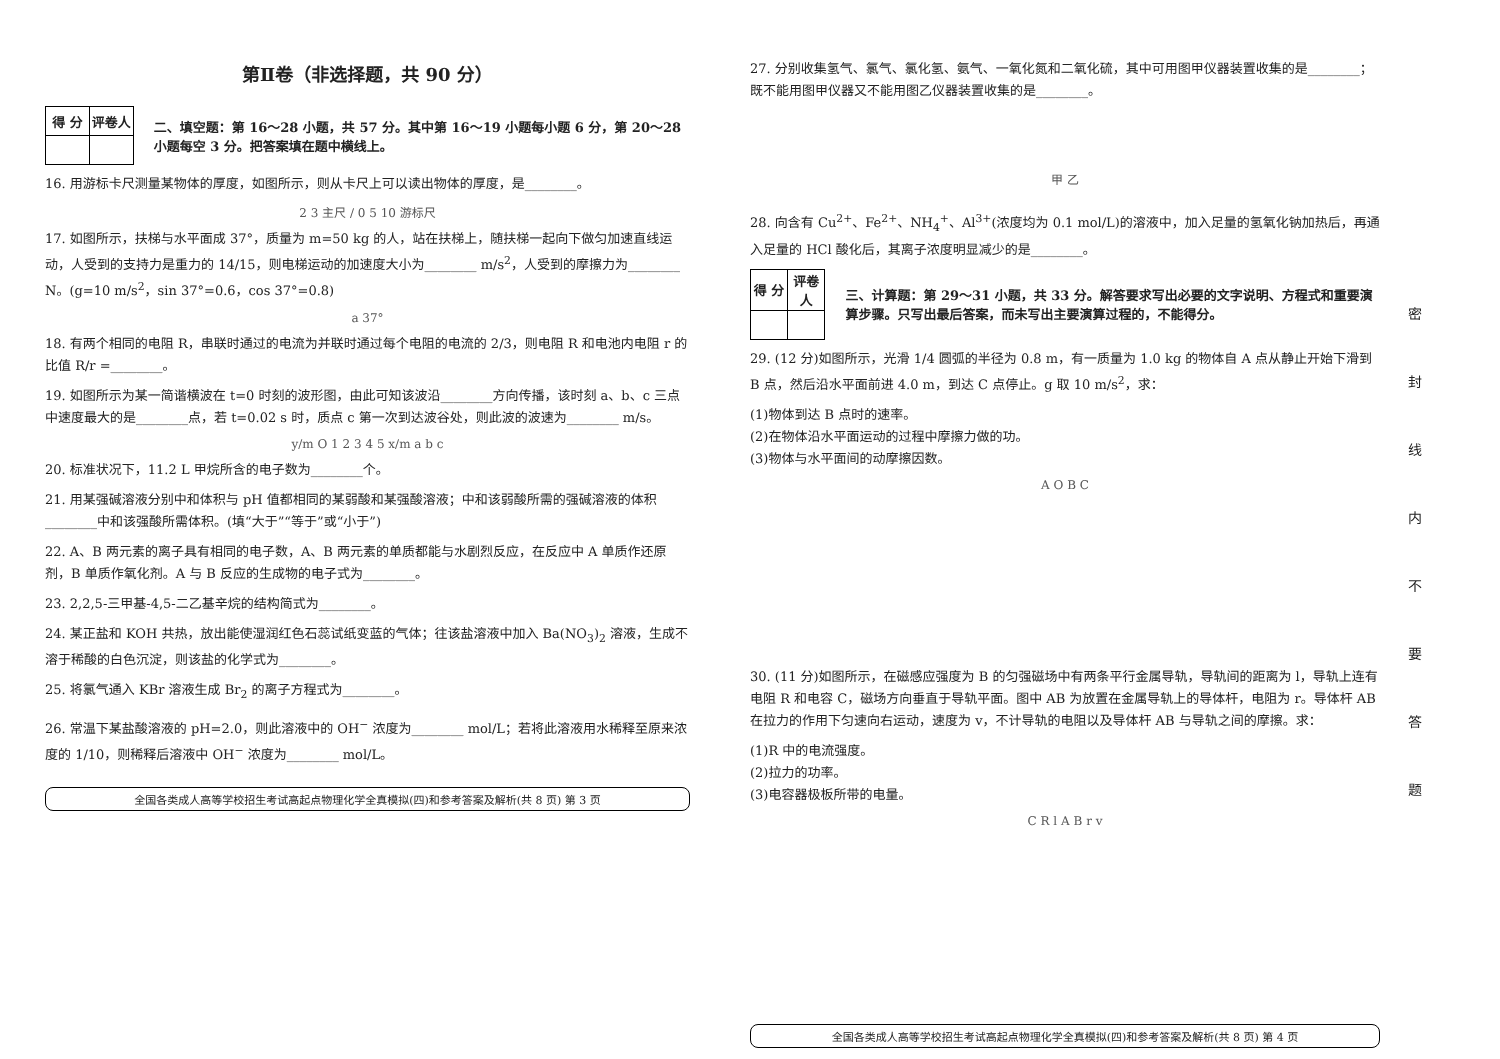第Ⅱ卷（非选择题，共 90 分）
| 得 分 | 评卷人 |
二、填空题：第 16～28 小题，共 57 分。其中第 16～19 小题每小题 6 分，第 20～28 小题每空 3 分。把答案填在题中横线上。
16. 用游标卡尺测量某物体的厚度，如图所示，则从卡尺上可以读出物体的厚度，是________。
2 3 主尺 / 0 5 10 游标尺
17. 如图所示，扶梯与水平面成 37°，质量为 m=50 kg 的人，站在扶梯上，随扶梯一起向下做匀加速直线运动，人受到的支持力是重力的 14/15，则电梯运动的加速度大小为________ m/s<sup>2</sup>，人受到的摩擦力为________ N。(g=10 m/s<sup>2</sup>，sin 37°=0.6，cos 37°=0.8)
a 37°
18. 有两个相同的电阻 R，串联时通过的电流为并联时通过每个电阻的电流的 2/3，则电阻 R 和电池内电阻 r 的比值 R/r =________。
19. 如图所示为某一简谐横波在 t=0 时刻的波形图，由此可知该波沿________方向传播，该时刻 a、b、c 三点中速度最大的是________点，若 t=0.02 s 时，质点 c 第一次到达波谷处，则此波的波速为________ m/s。
y/m O 1 2 3 4 5 x/m a b c
20. 标准状况下，11.2 L 甲烷所含的电子数为________个。
21. 用某强碱溶液分别中和体积与 pH 值都相同的某弱酸和某强酸溶液；中和该弱酸所需的强碱溶液的体积________中和该强酸所需体积。(填“大于”“等于”或“小于”)
22. A、B 两元素的离子具有相同的电子数，A、B 两元素的单质都能与水剧烈反应，在反应中 A 单质作还原剂，B 单质作氧化剂。A 与 B 反应的生成物的电子式为________。
23. 2,2,5-三甲基-4,5-二乙基辛烷的结构简式为________。
24. 某正盐和 KOH 共热，放出能使湿润红色石蕊试纸变蓝的气体；往该盐溶液中加入 Ba(NO<sub>3</sub>)<sub>2</sub> 溶液，生成不溶于稀酸的白色沉淀，则该盐的化学式为________。
25. 将氯气通入 KBr 溶液生成 Br<sub>2</sub> 的离子方程式为________。
26. 常温下某盐酸溶液的 pH=2.0，则此溶液中的 OH<sup>−</sup> 浓度为________ mol/L；若将此溶液用水稀释至原来浓度的 1/10，则稀释后溶液中 OH<sup>−</sup> 浓度为________ mol/L。
全国各类成人高等学校招生考试高起点物理化学全真模拟(四)和参考答案及解析(共 8 页) 第 3 页
27. 分别收集氢气、氯气、氯化氢、氨气、一氧化氮和二氧化硫，其中可用图甲仪器装置收集的是________；既不能用图甲仪器又不能用图乙仪器装置收集的是________。
甲 乙
28. 向含有 Cu<sup>2+</sup>、Fe<sup>2+</sup>、NH<sub>4</sub><sup>+</sup>、Al<sup>3+</sup>(浓度均为 0.1 mol/L)的溶液中，加入足量的氢氧化钠加热后，再通入足量的 HCl 酸化后，其离子浓度明显减少的是________。
| 得 分 | 评卷人 |
三、计算题：第 29～31 小题，共 33 分。解答要求写出必要的文字说明、方程式和重要演算步骤。只写出最后答案，而未写出主要演算过程的，不能得分。
29. (12 分)如图所示，光滑 1/4 圆弧的半径为 0.8 m，有一质量为 1.0 kg 的物体自 A 点从静止开始下滑到 B 点，然后沿水平面前进 4.0 m，到达 C 点停止。g 取 10 m/s<sup>2</sup>，求：
(1)物体到达 B 点时的速率。
(2)在物体沿水平面运动的过程中摩擦力做的功。
(3)物体与水平面间的动摩擦因数。
A O B C
30. (11 分)如图所示，在磁感应强度为 B 的匀强磁场中有两条平行金属导轨，导轨间的距离为 l，导轨上连有电阻 R 和电容 C，磁场方向垂直于导轨平面。图中 AB 为放置在金属导轨上的导体杆，电阻为 r。导体杆 AB 在拉力的作用下匀速向右运动，速度为 v，不计导轨的电阻以及导体杆 AB 与导轨之间的摩擦。求：
(1)R 中的电流强度。
(2)拉力的功率。
(3)电容器极板所带的电量。
C R l A B r v
全国各类成人高等学校招生考试高起点物理化学全真模拟(四)和参考答案及解析(共 8 页) 第 4 页
密
封
线
内
不
要
答
题